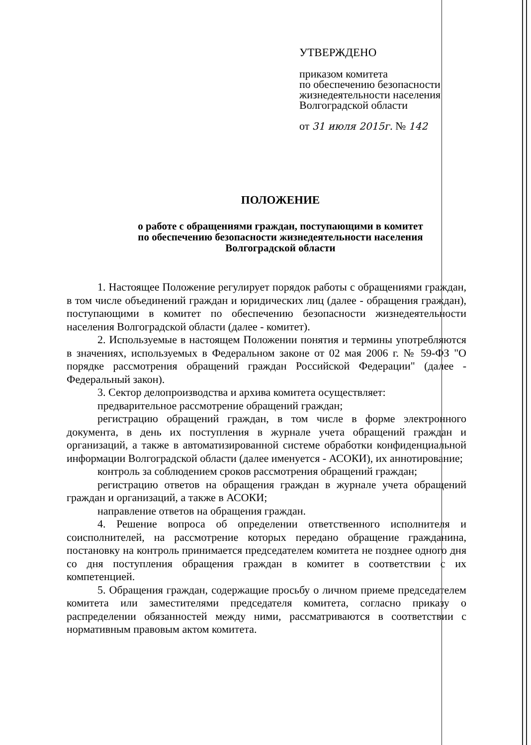УТВЕРЖДЕНО
приказом комитета
по обеспечению безопасности
жизнедеятельности населения
Волгоградской области
от 31 июля 2015г. № 142
ПОЛОЖЕНИЕ
о работе с обращениями граждан, поступающими в комитет
по обеспечению безопасности жизнедеятельности населения
Волгоградской области
1. Настоящее Положение регулирует порядок работы с обращениями граждан, в том числе объединений граждан и юридических лиц (далее - обращения граждан), поступающими в комитет по обеспечению безопасности жизнедеятельности населения Волгоградской области (далее - комитет).
2. Используемые в настоящем Положении понятия и термины употребляются в значениях, используемых в Федеральном законе от 02 мая 2006 г. № 59-ФЗ "О порядке рассмотрения обращений граждан Российской Федерации" (далее - Федеральный закон).
3. Сектор делопроизводства и архива комитета осуществляет:
предварительное рассмотрение обращений граждан;
регистрацию обращений граждан, в том числе в форме электронного документа, в день их поступления в журнале учета обращений граждан и организаций, а также в автоматизированной системе обработки конфиденциальной информации Волгоградской области (далее именуется - АСОКИ), их аннотирование;
контроль за соблюдением сроков рассмотрения обращений граждан;
регистрацию ответов на обращения граждан в журнале учета обращений граждан и организаций, а также в АСОКИ;
направление ответов на обращения граждан.
4. Решение вопроса об определении ответственного исполнителя и соисполнителей, на рассмотрение которых передано обращение гражданина, постановку на контроль принимается председателем комитета не позднее одного дня со дня поступления обращения граждан в комитет в соответствии с их компетенцией.
5. Обращения граждан, содержащие просьбу о личном приеме председателем комитета или заместителями председателя комитета, согласно приказу о распределении обязанностей между ними, рассматриваются в соответствии с нормативным правовым актом комитета.